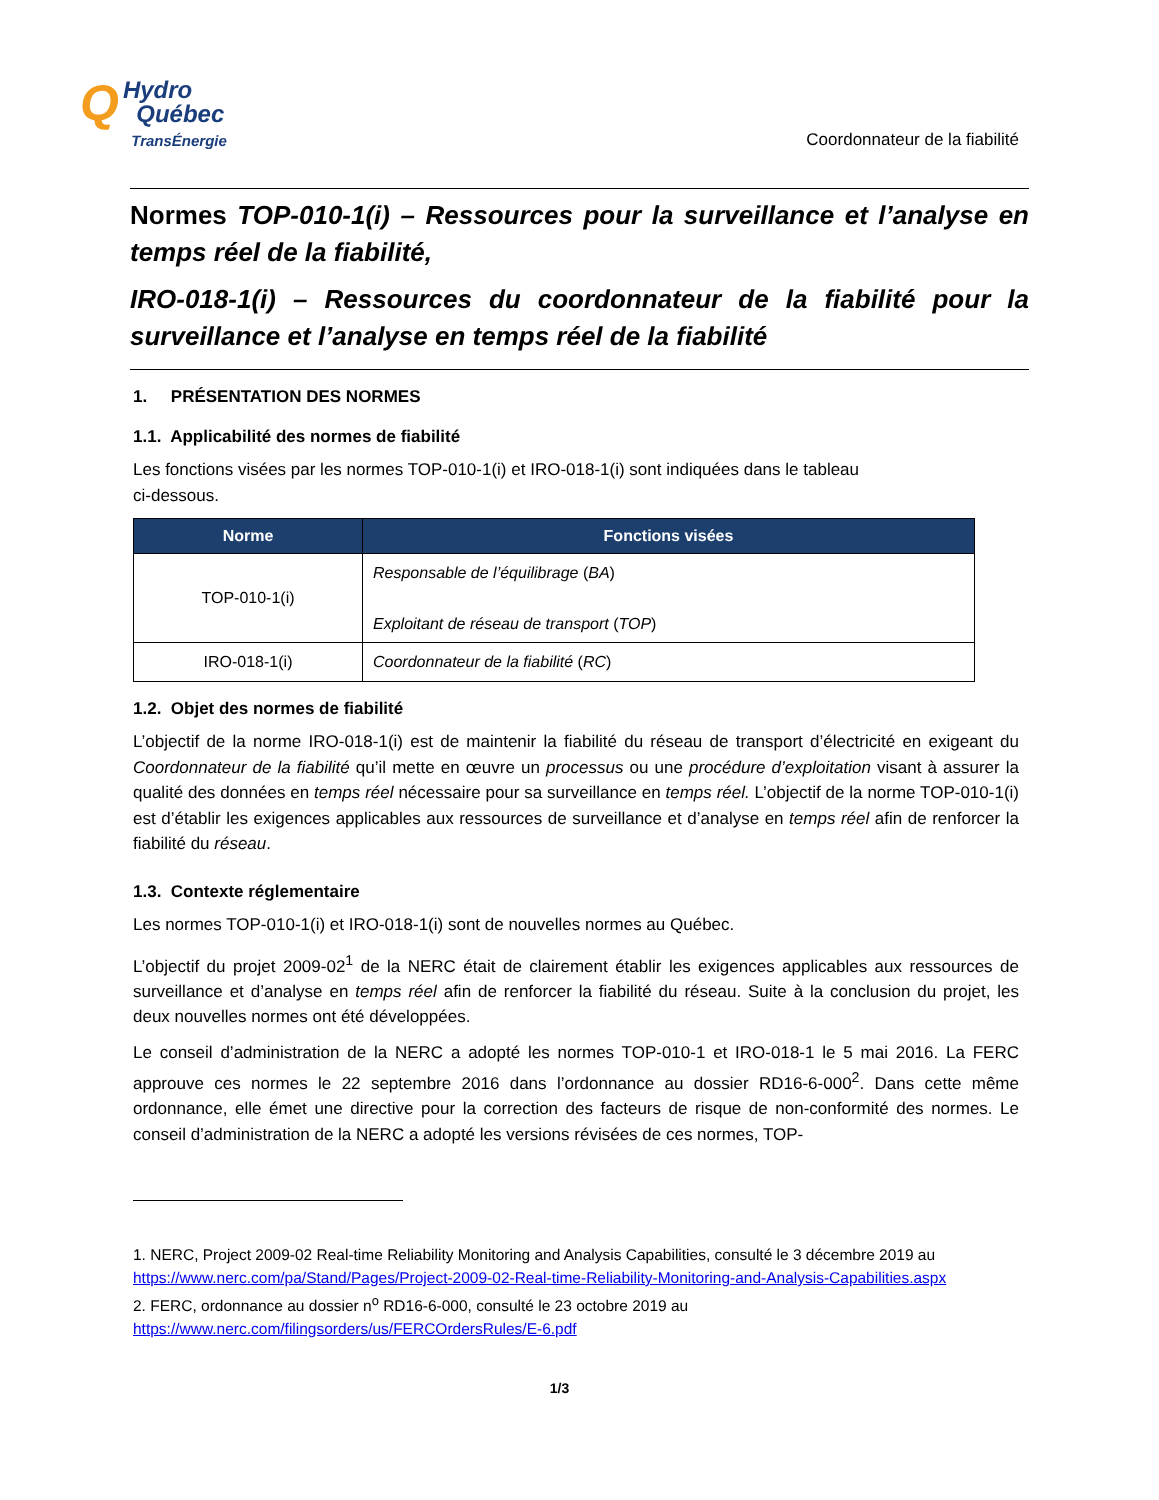Q Hydro
Québec
TransÉnergie
Coordonnateur de la fiabilité
Normes TOP-010-1(i) – Ressources pour la surveillance et l’analyse en temps réel de la fiabilité,
IRO-018-1(i) – Ressources du coordonnateur de la fiabilité pour la surveillance et l’analyse en temps réel de la fiabilité
1. PRÉSENTATION DES NORMES
1.1. Applicabilité des normes de fiabilité
Les fonctions visées par les normes TOP-010-1(i) et IRO-018-1(i) sont indiquées dans le tableau
ci-dessous.
| Norme | Fonctions visées |
| --- | --- |
| TOP-010-1(i) | Responsable de l’équilibrage ( BA ) Exploitant de réseau de transport ( TOP ) |
| IRO-018-1(i) | Coordonnateur de la fiabilité ( RC ) |
1.2. Objet des normes de fiabilité
L’objectif de la norme IRO-018-1(i) est de maintenir la fiabilité du réseau de transport d’électricité en exigeant du Coordonnateur de la fiabilité qu’il mette en œuvre un processus ou une procédure d’exploitation visant à assurer la qualité des données en temps réel nécessaire pour sa surveillance en temps réel. L’objectif de la norme TOP-010-1(i) est d’établir les exigences applicables aux ressources de surveillance et d’analyse en temps réel afin de renforcer la fiabilité du réseau.
1.3. Contexte réglementaire
Les normes TOP-010-1(i) et IRO-018-1(i) sont de nouvelles normes au Québec.
L’objectif du projet 2009-02<sup>1</sup> de la NERC était de clairement établir les exigences applicables aux ressources de surveillance et d’analyse en temps réel afin de renforcer la fiabilité du réseau. Suite à la conclusion du projet, les deux nouvelles normes ont été développées.
Le conseil d’administration de la NERC a adopté les normes TOP-010-1 et IRO-018-1 le 5 mai 2016. La FERC approuve ces normes le 22 septembre 2016 dans l’ordonnance au dossier RD16-6-000<sup>2</sup>. Dans cette même ordonnance, elle émet une directive pour la correction des facteurs de risque de non-conformité des normes. Le conseil d’administration de la NERC a adopté les versions révisées de ces normes, TOP-
1. NERC, Project 2009-02 Real-time Reliability Monitoring and Analysis Capabilities, consulté le 3 décembre 2019 au https://www.nerc.com/pa/Stand/Pages/Project-2009-02-Real-time-Reliability-Monitoring-and-Analysis-Capabilities.aspx
2. FERC, ordonnance au dossier n<sup>o</sup> RD16-6-000, consulté le 23 octobre 2019 au https://www.nerc.com/filingsorders/us/FERCOrdersRules/E-6.pdf
1/3